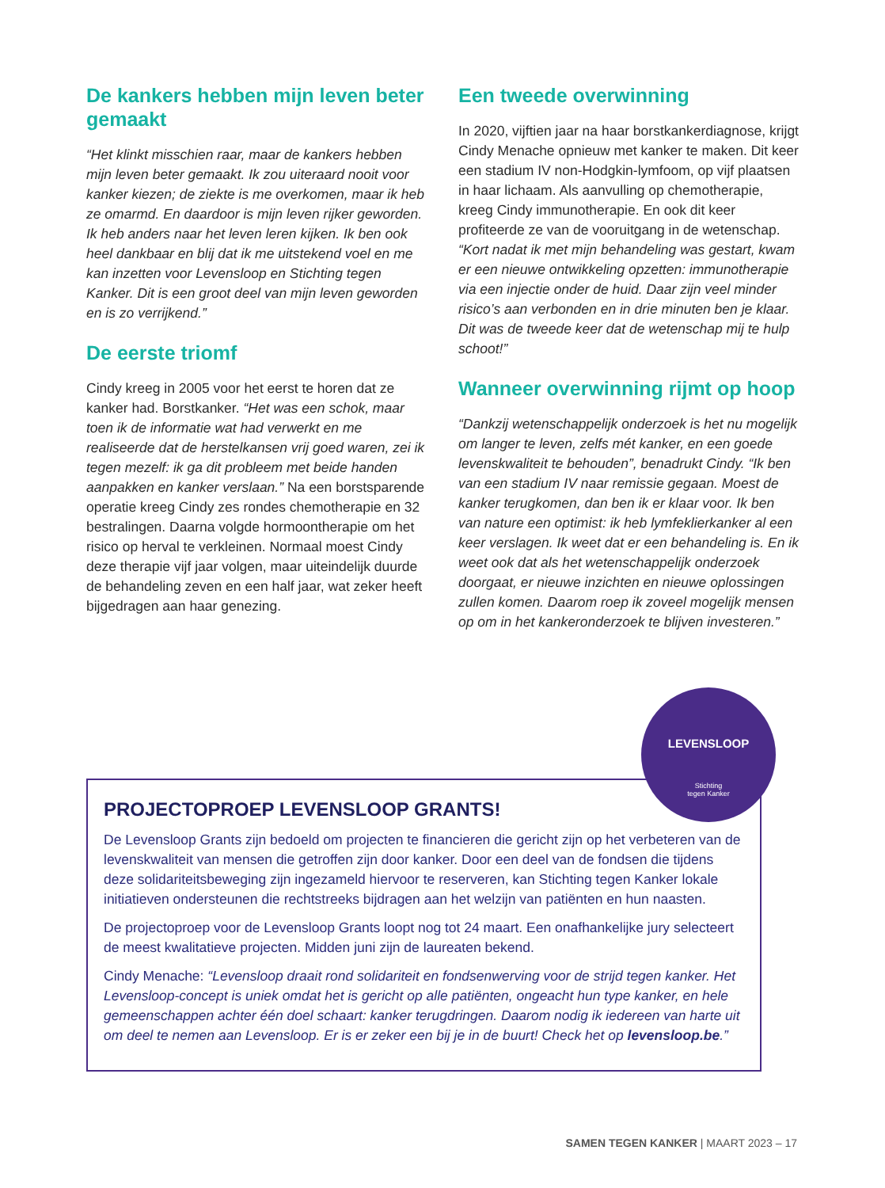De kankers hebben mijn leven beter gemaakt
“Het klinkt misschien raar, maar de kankers hebben mijn leven beter gemaakt. Ik zou uiteraard nooit voor kanker kiezen; de ziekte is me overkomen, maar ik heb ze omarmd. En daardoor is mijn leven rijker geworden. Ik heb anders naar het leven leren kijken. Ik ben ook heel dankbaar en blij dat ik me uitstekend voel en me kan inzetten voor Levensloop en Stichting tegen Kanker. Dit is een groot deel van mijn leven geworden en is zo verrijkend.”
De eerste triomf
Cindy kreeg in 2005 voor het eerst te horen dat ze kanker had. Borstkanker. “Het was een schok, maar toen ik de informatie wat had verwerkt en me realiseerde dat de herstelkansen vrij goed waren, zei ik tegen mezelf: ik ga dit probleem met beide handen aanpakken en kanker verslaan.” Na een borstsparende operatie kreeg Cindy zes rondes chemotherapie en 32 bestralingen. Daarna volgde hormoontherapie om het risico op herval te verkleinen. Normaal moest Cindy deze therapie vijf jaar volgen, maar uiteindelijk duurde de behandeling zeven en een half jaar, wat zeker heeft bijgedragen aan haar genezing.
Een tweede overwinning
In 2020, vijftien jaar na haar borstkankerdiagnose, krijgt Cindy Menache opnieuw met kanker te maken. Dit keer een stadium IV non-Hodgkin-lymfoom, op vijf plaatsen in haar lichaam. Als aanvulling op chemotherapie, kreeg Cindy immunotherapie. En ook dit keer profiteerde ze van de vooruitgang in de wetenschap. “Kort nadat ik met mijn behandeling was gestart, kwam er een nieuwe ontwikkeling opzetten: immunotherapie via een injectie onder de huid. Daar zijn veel minder risico’s aan verbonden en in drie minuten ben je klaar. Dit was de tweede keer dat de wetenschap mij te hulp schoot!”
Wanneer overwinning rijmt op hoop
“Dankzij wetenschappelijk onderzoek is het nu mogelijk om langer te leven, zelfs mét kanker, en een goede levenskwaliteit te behouden”, benadrukt Cindy. “Ik ben van een stadium IV naar remissie gegaan. Moest de kanker terugkomen, dan ben ik er klaar voor. Ik ben van nature een optimist: ik heb lymfeklierkanker al een keer verslagen. Ik weet dat er een behandeling is. En ik weet ook dat als het wetenschappelijk onderzoek doorgaat, er nieuwe inzichten en nieuwe oplossingen zullen komen. Daarom roep ik zoveel mogelijk mensen op om in het kankeronderzoek te blijven investeren.”
PROJECTOPROEP LEVENSLOOP GRANTS!
De Levensloop Grants zijn bedoeld om projecten te financieren die gericht zijn op het verbeteren van de levenskwaliteit van mensen die getroffen zijn door kanker. Door een deel van de fondsen die tijdens deze solidariteitsbeweging zijn ingezameld hiervoor te reserveren, kan Stichting tegen Kanker lokale initiatieven ondersteunen die rechtstreeks bijdragen aan het welzijn van patiënten en hun naasten.
De projectoproep voor de Levensloop Grants loopt nog tot 24 maart. Een onafhankelijke jury selecteert de meest kwalitatieve projecten. Midden juni zijn de laureaten bekend.
Cindy Menache: “Levensloop draait rond solidariteit en fondsenwerving voor de strijd tegen kanker. Het Levensloop-concept is uniek omdat het is gericht op alle patiënten, ongeacht hun type kanker, en hele gemeenschappen achter één doel schaart: kanker terugdringen. Daarom nodig ik iedereen van harte uit om deel te nemen aan Levensloop. Er is er zeker een bij je in de buurt! Check het op levensloop.be.”
LEVENSLOOP
Stichting
tegen Kanker
SAMEN TEGEN KANKER | MAART 2023 – 17